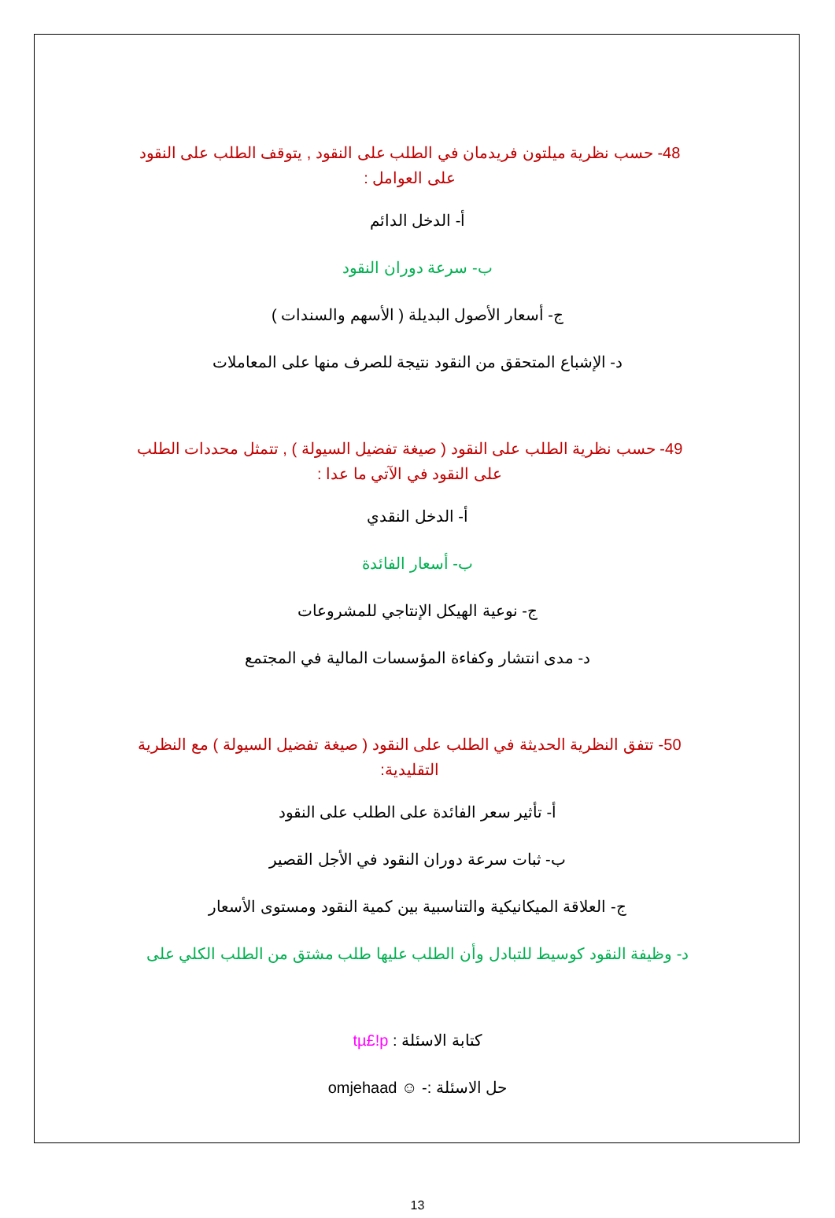48- حسب نظرية ميلتون فريدمان في الطلب على النقود , يتوقف الطلب على النقود على العوامل :
أ- الدخل الدائم
ب- سرعة دوران النقود
ج- أسعار الأصول البديلة ( الأسهم والسندات )
د- الإشباع المتحقق من النقود نتيجة للصرف منها على المعاملات
49- حسب نظرية الطلب على النقود ( صيغة تفضيل السيولة ) , تتمثل محددات الطلب على النقود في الآتي ما عدا :
أ- الدخل النقدي
ب- أسعار الفائدة
ج- نوعية الهيكل الإنتاجي للمشروعات
د- مدى انتشار وكفاءة المؤسسات المالية في المجتمع
50- تتفق النظرية الحديثة في الطلب على النقود ( صيغة تفضيل السيولة ) مع النظرية التقليدية:
أ- تأثير سعر الفائدة على الطلب على النقود
ب- ثبات سرعة دوران النقود في الأجل القصير
ج- العلاقة الميكانيكية والتناسبية بين كمية النقود ومستوى الأسعار
د- وظيفة النقود كوسيط للتبادل وأن الطلب عليها طلب مشتق من الطلب الكلي على
كتابة الاسئلة : tµ£!p
حل الاسئلة :- ☺ omjehaad
13